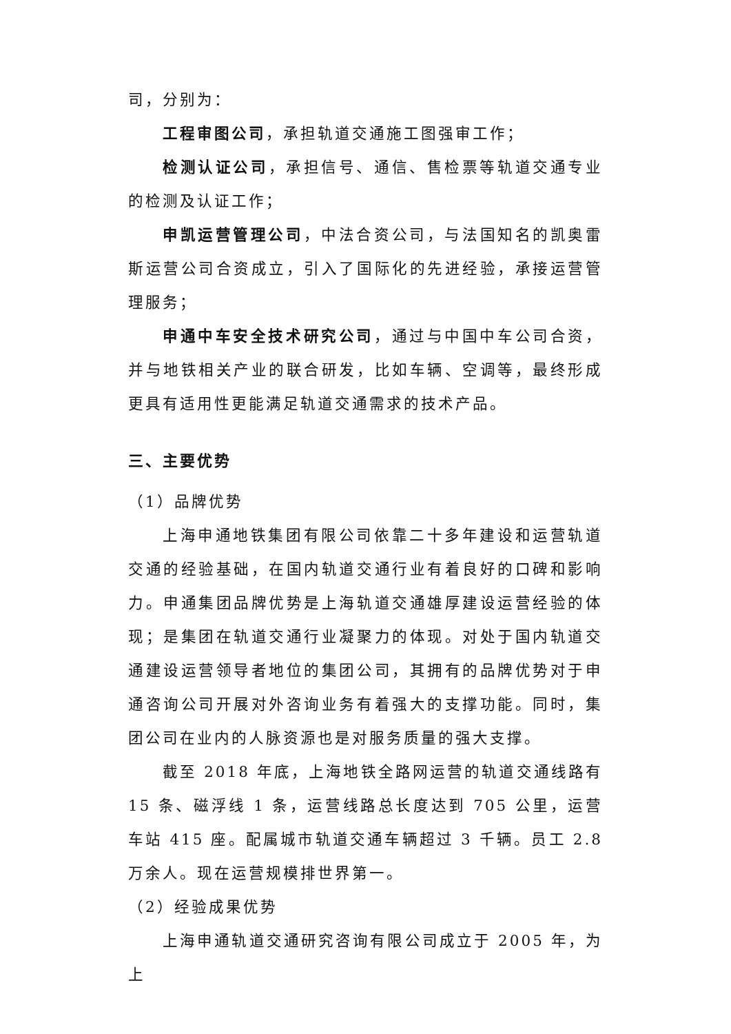司，分别为：
工程审图公司，承担轨道交通施工图强审工作；
检测认证公司，承担信号、通信、售检票等轨道交通专业的检测及认证工作；
申凯运营管理公司，中法合资公司，与法国知名的凯奥雷斯运营公司合资成立，引入了国际化的先进经验，承接运营管理服务；
申通中车安全技术研究公司，通过与中国中车公司合资，并与地铁相关产业的联合研发，比如车辆、空调等，最终形成更具有适用性更能满足轨道交通需求的技术产品。
三、主要优势
（1）品牌优势
上海申通地铁集团有限公司依靠二十多年建设和运营轨道交通的经验基础，在国内轨道交通行业有着良好的口碑和影响力。申通集团品牌优势是上海轨道交通雄厚建设运营经验的体现；是集团在轨道交通行业凝聚力的体现。对处于国内轨道交通建设运营领导者地位的集团公司，其拥有的品牌优势对于申通咨询公司开展对外咨询业务有着强大的支撑功能。同时，集团公司在业内的人脉资源也是对服务质量的强大支撑。
截至 2018 年底，上海地铁全路网运营的轨道交通线路有 15 条、磁浮线 1 条，运营线路总长度达到 705 公里，运营车站 415 座。配属城市轨道交通车辆超过 3 千辆。员工 2.8 万余人。现在运营规模排世界第一。
（2）经验成果优势
上海申通轨道交通研究咨询有限公司成立于 2005 年，为上